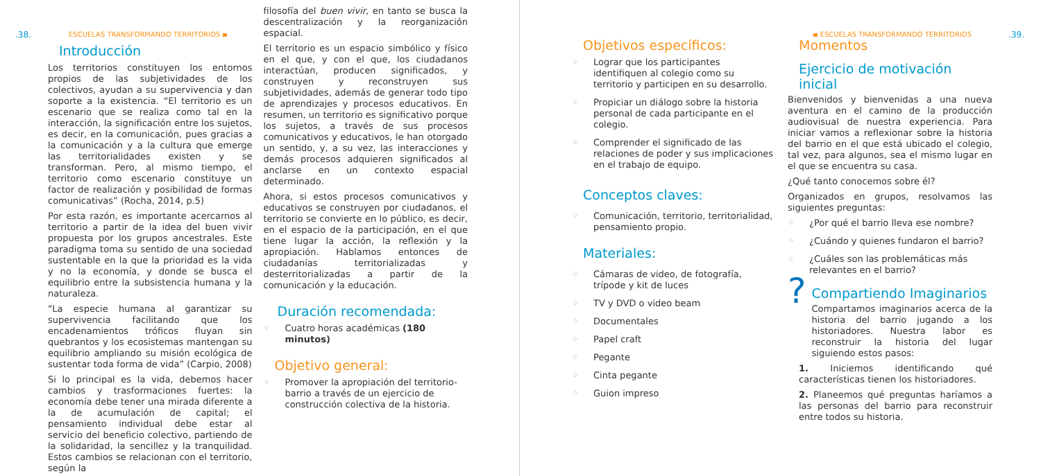ESCUELAS TRANSFORMANDO TERRITORIOS
.38.
Introducción
Los territorios constituyen los entornos propios de las subjetividades de los colectivos, ayudan a su supervivencia y dan soporte a la existencia. “El territorio es un escenario que se realiza como tal en la interacción, la significación entre los sujetos, es decir, en la comunicación, pues gracias a la comunicación y a la cultura que emerge las territorialidades existen y se transforman. Pero, al mismo tiempo, el territorio como escenario constituye un factor de realización y posibilidad de formas comunicativas” (Rocha, 2014, p.5)
Por esta razón, es importante acercarnos al territorio a partir de la idea del buen vivir propuesta por los grupos ancestrales. Este paradigma toma su sentido de una sociedad sustentable en la que la prioridad es la vida y no la economía, y donde se busca el equilibrio entre la subsistencia humana y la naturaleza.
“La especie humana al garantizar su supervivencia facilitando que los encadenamientos tróficos fluyan sin quebrantos y los ecosistemas mantengan su equilibrio ampliando su misión ecológica de sustentar toda forma de vida” (Carpio, 2008)
Si lo principal es la vida, debemos hacer cambios y trasformaciones fuertes: la economía debe tener una mirada diferente a la de acumulación de capital; el pensamiento individual debe estar al servicio del beneficio colectivo, partiendo de la solidaridad, la sencillez y la tranquilidad. Estos cambios se relacionan con el territorio, según la
filosofía del buen vivir, en tanto se busca la descentralización y la reorganización espacial.
El territorio es un espacio simbólico y físico en el que, y con el que, los ciudadanos interactúan, producen significados, y construyen y reconstruyen sus subjetividades, además de generar todo tipo de aprendizajes y procesos educativos. En resumen, un territorio es significativo porque los sujetos, a través de sus procesos comunicativos y educativos, le han otorgado un sentido, y, a su vez, las interacciones y demás procesos adquieren significados al anclarse en un contexto espacial determinado.
Ahora, si estos procesos comunicativos y educativos se construyen por ciudadanos, el territorio se convierte en lo público, es decir, en el espacio de la participación, en el que tiene lugar la acción, la reflexión y la apropiación. Hablamos entonces de ciudadanías territorializadas y desterritorializadas a partir de la comunicación y la educación.
Duración recomendada:
⁘ Cuatro horas académicas (180 minutos)
Objetivo general:
⁘ Promover la apropiación del territorio-barrio a través de un ejercicio de construcción colectiva de la historia.
ESCUELAS TRANSFORMANDO TERRITORIOS
.39.
Objetivos específicos:
⁘ Lograr que los participantes identifiquen al colegio como su territorio y participen en su desarrollo.
⁘ Propiciar un diálogo sobre la historia personal de cada participante en el colegio.
⁘ Comprender el significado de las relaciones de poder y sus implicaciones en el trabajo de equipo.
Conceptos claves:
⁘ Comunicación, territorio, territorialidad, pensamiento propio.
Materiales:
⁘ Cámaras de video, de fotografía, trípode y kit de luces
⁘ TV y DVD o video beam
⁘ Documentales
⁘ Papel craft
⁘ Pegante
⁘ Cinta pegante
⁘ Guion impreso
Momentos
Ejercicio de motivación inicial
Bienvenidos y bienvenidas a una nueva aventura en el camino de la producción audiovisual de nuestra experiencia. Para iniciar vamos a reflexionar sobre la historia del barrio en el que está ubicado el colegio, tal vez, para algunos, sea el mismo lugar en el que se encuentra su casa.
¿Qué tanto conocemos sobre él?
Organizados en grupos, resolvamos las siguientes preguntas:
⁘ ¿Por qué el barrio lleva ese nombre?
⁘ ¿Cuándo y quienes fundaron el barrio?
⁘ ¿Cuáles son las problemáticas más relevantes en el barrio?
?
Compartiendo Imaginarios
Compartamos imaginarios acerca de la historia del barrio jugando a los historiadores. Nuestra labor es reconstruir la historia del lugar siguiendo estos pasos:
1. Iniciemos identificando qué características tienen los historiadores.
2. Planeemos qué preguntas haríamos a las personas del barrio para reconstruir entre todos su historia.